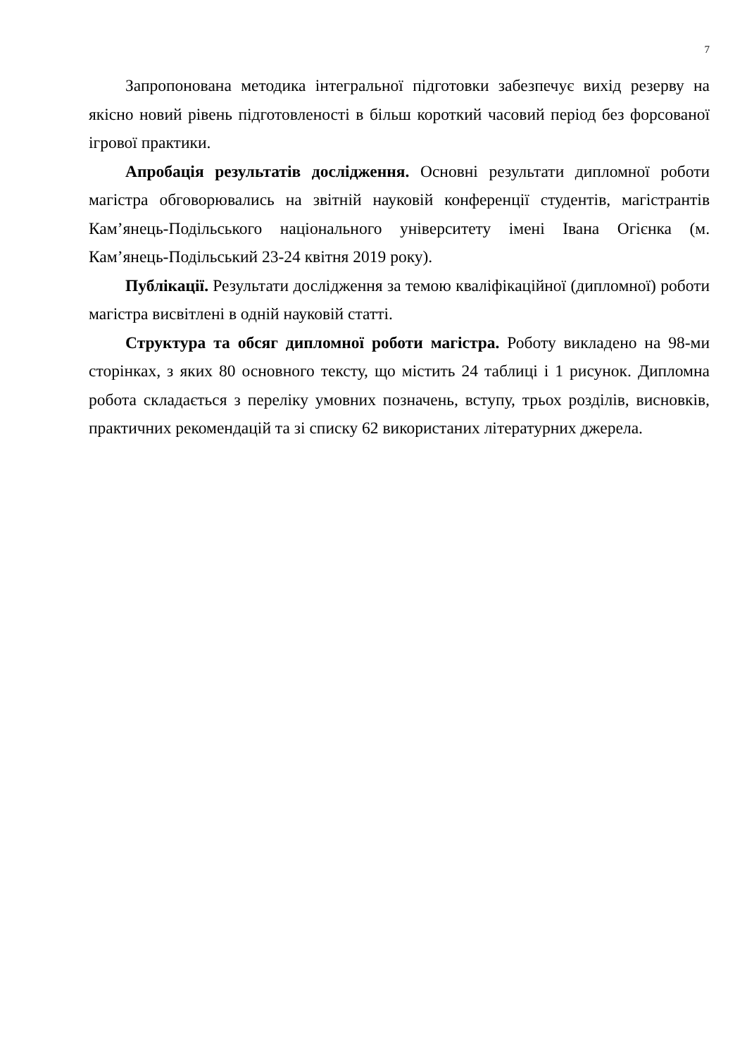7
Запропонована методика інтегральної підготовки забезпечує вихід резерву на якісно новий рівень підготовленості в більш короткий часовий період без форсованої ігрової практики.
Апробація результатів дослідження. Основні результати дипломної роботи магістра обговорювались на звітній науковій конференції студентів, магістрантів Кам’янець-Подільського національного університету імені Івана Огієнка (м. Кам’янець-Подільський 23-24 квітня 2019 року).
Публікації. Результати дослідження за темою кваліфікаційної (дипломної) роботи магістра висвітлені в одній науковій статті.
Структура та обсяг дипломної роботи магістра. Роботу викладено на 98-ми сторінках, з яких 80 основного тексту, що містить 24 таблиці і 1 рисунок. Дипломна робота складається з переліку умовних позначень, вступу, трьох розділів, висновків, практичних рекомендацій та зі списку 62 використаних літературних джерела.